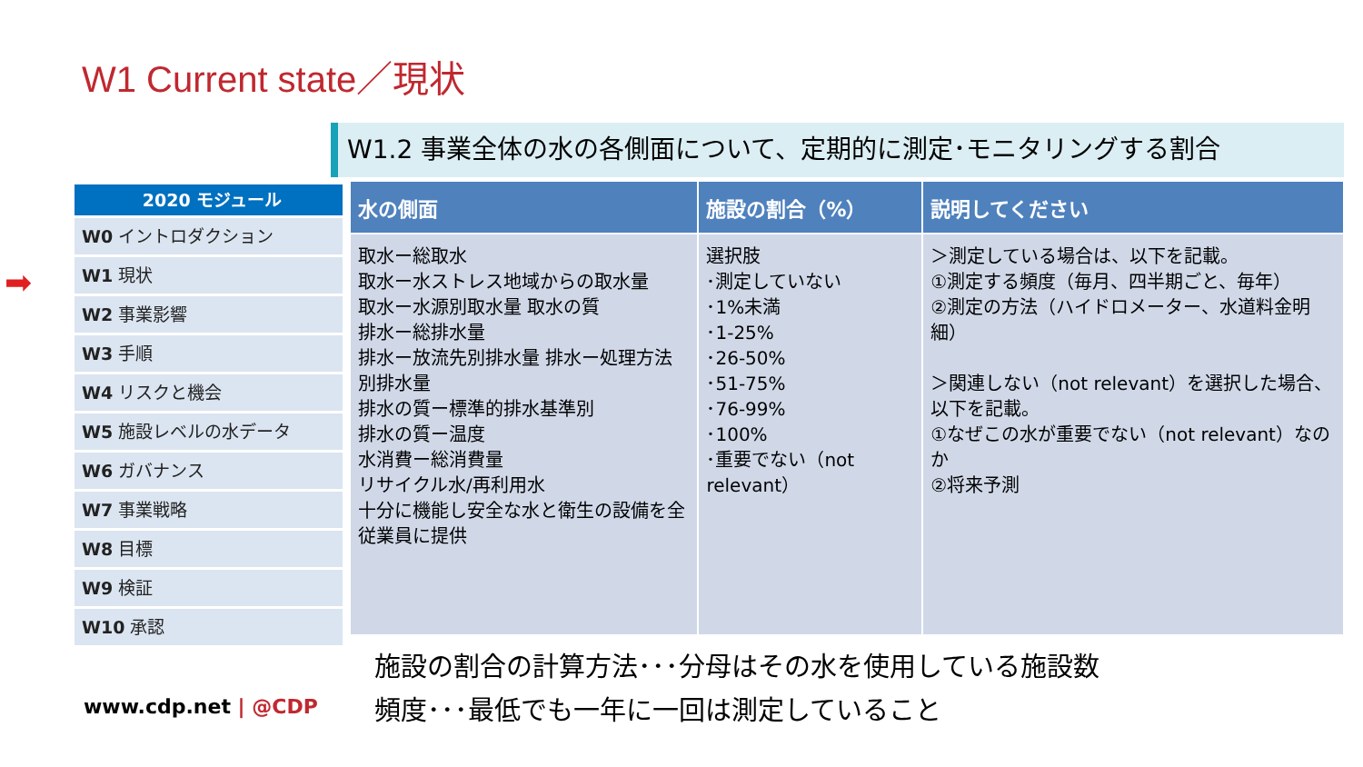W1 Current state／現状
➡
2020 モジュール
W0 イントロダクション
W1 現状
W2 事業影響
W3 手順
W4 リスクと機会
W5 施設レベルの水データ
W6 ガバナンス
W7 事業戦略
W8 目標
W9 検証
W10 承認
W1.2 事業全体の水の各側面について、定期的に測定･モニタリングする割合
| 水の側面 | 施設の割合（%） | 説明してください |
| --- | --- | --- |
| 取水ー総取水 取水ー水ストレス地域からの取水量 取水ー水源別取水量 取水の質 排水ー総排水量 排水ー放流先別排水量 排水ー処理方法別排水量 排水の質ー標準的排水基準別 排水の質ー温度 水消費ー総消費量 リサイクル水/再利用水 十分に機能し安全な水と衛生の設備を全従業員に提供 | 選択肢 ･測定していない ･1%未満 ･1-25% ･26-50% ･51-75% ･76-99% ･100% ･重要でない（not relevant） | ＞測定している場合は、以下を記載。 ①測定する頻度（毎月、四半期ごと、毎年） ②測定の方法（ハイドロメーター、水道料金明細） ＞関連しない（not relevant）を選択した場合、以下を記載。 ①なぜこの水が重要でない（not relevant）なのか ②将来予測 |
施設の割合の計算方法･･･分母はその水を使用している施設数
頻度･･･最低でも一年に一回は測定していること
www.cdp.net | @CDP